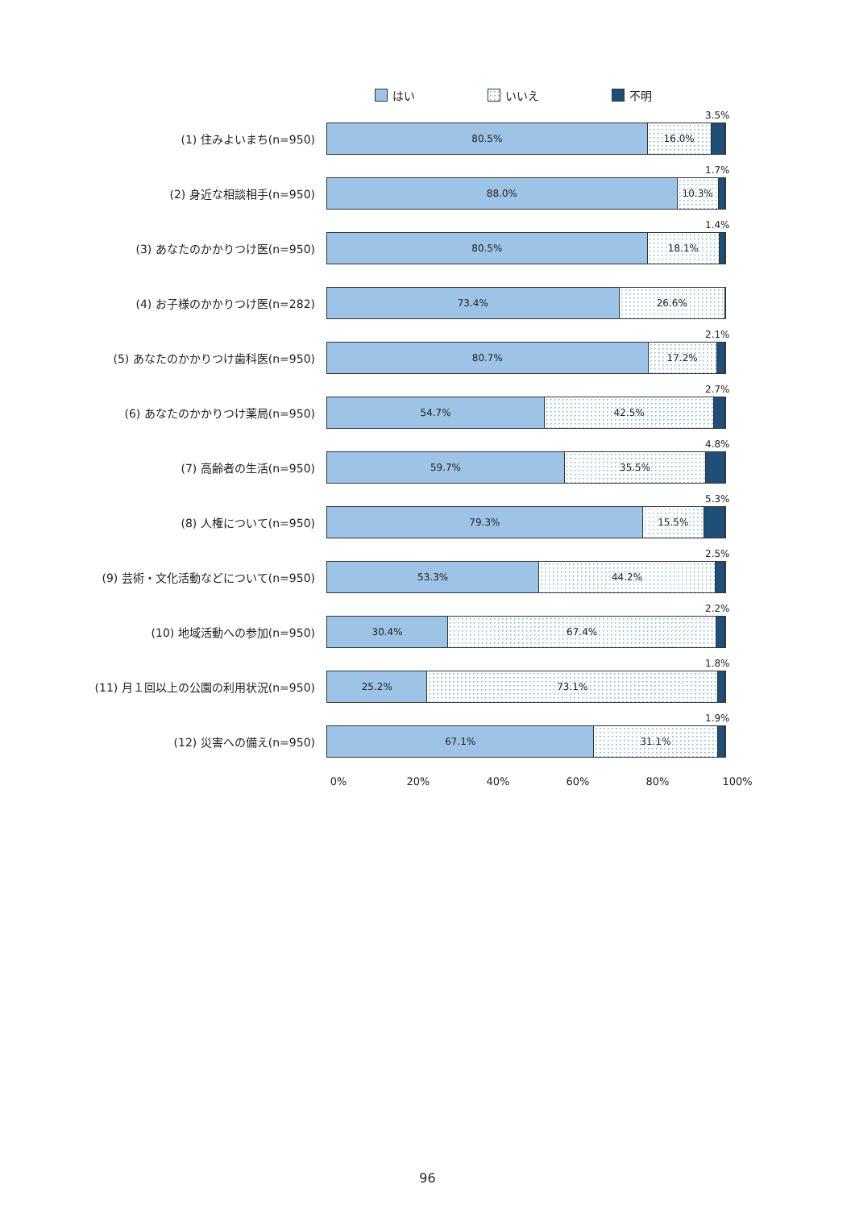はい いいえ 不明
(1) 住みよいまち(n=950)
80.5% 16.0%
3.5%
(2) 身近な相談相手(n=950)
88.0% 10.3%
1.7%
(3) あなたのかかりつけ医(n=950)
80.5% 18.1%
1.4%
(4) お子様のかかりつけ医(n=282)
73.4% 26.6%
(5) あなたのかかりつけ歯科医(n=950)
80.7% 17.2%
2.1%
(6) あなたのかかりつけ薬局(n=950)
54.7% 42.5%
2.7%
(7) 高齢者の生活(n=950)
59.7% 35.5%
4.8%
(8) 人権について(n=950)
79.3% 15.5%
5.3%
(9) 芸術・文化活動などについて(n=950)
53.3% 44.2%
2.5%
(10) 地域活動への参加(n=950)
30.4% 67.4%
2.2%
(11) 月１回以上の公園の利用状況(n=950)
25.2% 73.1%
1.8%
(12) 災害への備え(n=950)
67.1% 31.1%
1.9%
0% 20% 40% 60% 80% 100%
96